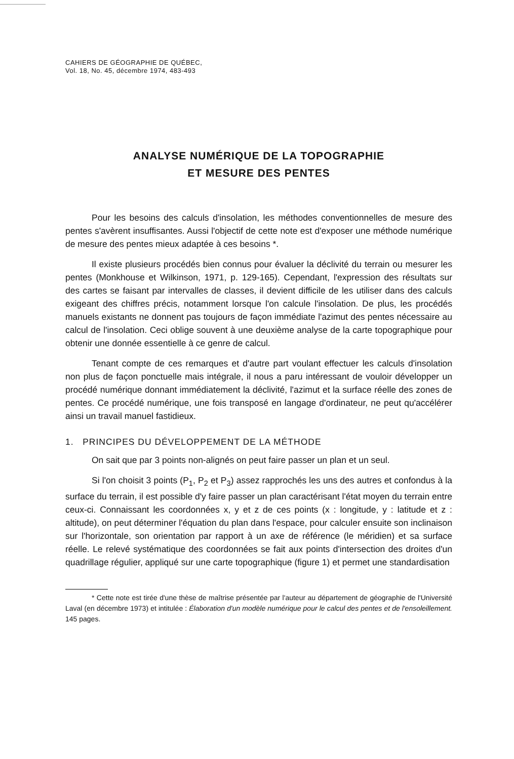CAHIERS DE GÉOGRAPHIE DE QUÉBEC,
Vol. 18, No. 45, décembre 1974, 483-493
ANALYSE NUMÉRIQUE DE LA TOPOGRAPHIE
ET MESURE DES PENTES
Pour les besoins des calculs d'insolation, les méthodes conventionnelles de mesure des pentes s'avèrent insuffisantes. Aussi l'objectif de cette note est d'exposer une méthode numérique de mesure des pentes mieux adaptée à ces besoins *.
Il existe plusieurs procédés bien connus pour évaluer la déclivité du terrain ou mesurer les pentes (Monkhouse et Wilkinson, 1971, p. 129-165). Cependant, l'expression des résultats sur des cartes se faisant par intervalles de classes, il devient difficile de les utiliser dans des calculs exigeant des chiffres précis, notamment lorsque l'on calcule l'insolation. De plus, les procédés manuels existants ne donnent pas toujours de façon immédiate l'azimut des pentes nécessaire au calcul de l'insolation. Ceci oblige souvent à une deuxième analyse de la carte topographique pour obtenir une donnée essentielle à ce genre de calcul.
Tenant compte de ces remarques et d'autre part voulant effectuer les calculs d'insolation non plus de façon ponctuelle mais intégrale, il nous a paru intéressant de vouloir développer un procédé numérique donnant immédiatement la déclivité, l'azimut et la surface réelle des zones de pentes. Ce procédé numérique, une fois transposé en langage d'ordinateur, ne peut qu'accélérer ainsi un travail manuel fastidieux.
1. PRINCIPES DU DÉVELOPPEMENT DE LA MÉTHODE
On sait que par 3 points non-alignés on peut faire passer un plan et un seul.
Si l'on choisit 3 points (P<sub>1</sub>, P<sub>2</sub> et P<sub>3</sub>) assez rapprochés les uns des autres et confondus à la surface du terrain, il est possible d'y faire passer un plan caractérisant l'état moyen du terrain entre ceux-ci. Connaissant les coordonnées x, y et z de ces points (x : longitude, y : latitude et z : altitude), on peut déterminer l'équation du plan dans l'espace, pour calculer ensuite son inclinaison sur l'horizontale, son orientation par rapport à un axe de référence (le méridien) et sa surface réelle. Le relevé systématique des coordonnées se fait aux points d'intersection des droites d'un quadrillage régulier, appliqué sur une carte topographique (figure 1) et permet une standardisation
* Cette note est tirée d'une thèse de maîtrise présentée par l'auteur au département de géographie de l'Université Laval (en décembre 1973) et intitulée : Élaboration d'un modèle numérique pour le calcul des pentes et de l'ensoleillement. 145 pages.